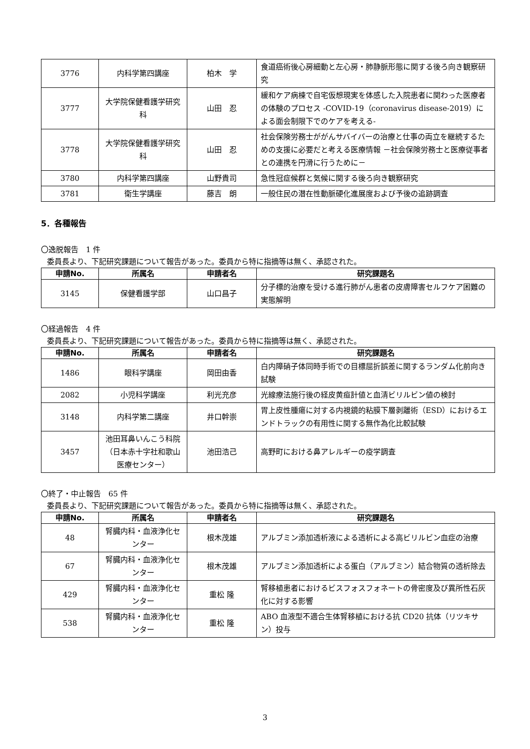| 3776 | 内科学第四講座 | 柏木 学 | 食道癌術後心房細動と左心房・肺静脈形態に関する後ろ向き観察研究 |
| 3777 | 大学院保健看護学研究科 | 山田 忍 | 緩和ケア病棟で自宅仮想現実を体感した入院患者に関わった医療者の体験のプロセス -COVID-19（coronavirus disease-2019）による面会制限下でのケアを考える- |
| 3778 | 大学院保健看護学研究科 | 山田 忍 | 社会保険労務士ががんサバイバーの治療と仕事の両立を継続するための支援に必要だと考える医療情報 －社会保険労務士と医療従事者との連携を円滑に行うために－ |
| 3780 | 内科学第四講座 | 山野貴司 | 急性冠症候群と気候に関する後ろ向き観察研究 |
| 3781 | 衛生学講座 | 藤吉 朗 | 一般住民の潜在性動脈硬化進展度および予後の追跡調査 |
5．各種報告
〇逸脱報告　1 件
委員長より、下記研究課題について報告があった。委員から特に指摘等は無く、承認された。
| 申請No. | 所属名 | 申請者名 | 研究課題名 |
| --- | --- | --- | --- |
| 3145 | 保健看護学部 | 山口昌子 | 分子標的治療を受ける進行肺がん患者の皮膚障害セルフケア困難の実態解明 |
〇経過報告　4 件
委員長より、下記研究課題について報告があった。委員から特に指摘等は無く、承認された。
| 申請No. | 所属名 | 申請者名 | 研究課題名 |
| --- | --- | --- | --- |
| 1486 | 眼科学講座 | 岡田由香 | 白内障硝子体同時手術での目標屈折誤差に関するランダム化前向き試験 |
| 2082 | 小児科学講座 | 利光充彦 | 光線療法施行後の経皮黄疸計値と血清ビリルビン値の検討 |
| 3148 | 内科学第二講座 | 井口幹崇 | 胃上皮性腫瘍に対する内視鏡的粘膜下層剥離術（ESD）におけるエンドトラックの有用性に関する無作為化比較試験 |
| 3457 | 池田耳鼻いんこう科院（日本赤十字社和歌山医療センター） | 池田浩己 | 高野町における鼻アレルギーの疫学調査 |
〇終了・中止報告　65 件
委員長より、下記研究課題について報告があった。委員から特に指摘等は無く、承認された。
| 申請No. | 所属名 | 申請者名 | 研究課題名 |
| --- | --- | --- | --- |
| 48 | 腎臓内科・血液浄化センター | 根木茂雄 | アルブミン添加透析液による透析による高ビリルビン血症の治療 |
| 67 | 腎臓内科・血液浄化センター | 根木茂雄 | アルブミン添加透析による蛋白（アルブミン）結合物質の透析除去 |
| 429 | 腎臓内科・血液浄化センター | 重松 隆 | 腎移植患者におけるビスフォスフォネートの骨密度及び異所性石灰化に対する影響 |
| 538 | 腎臓内科・血液浄化センター | 重松 隆 | ABO 血液型不適合生体腎移植における抗 CD20 抗体（リツキサン）投与 |
3